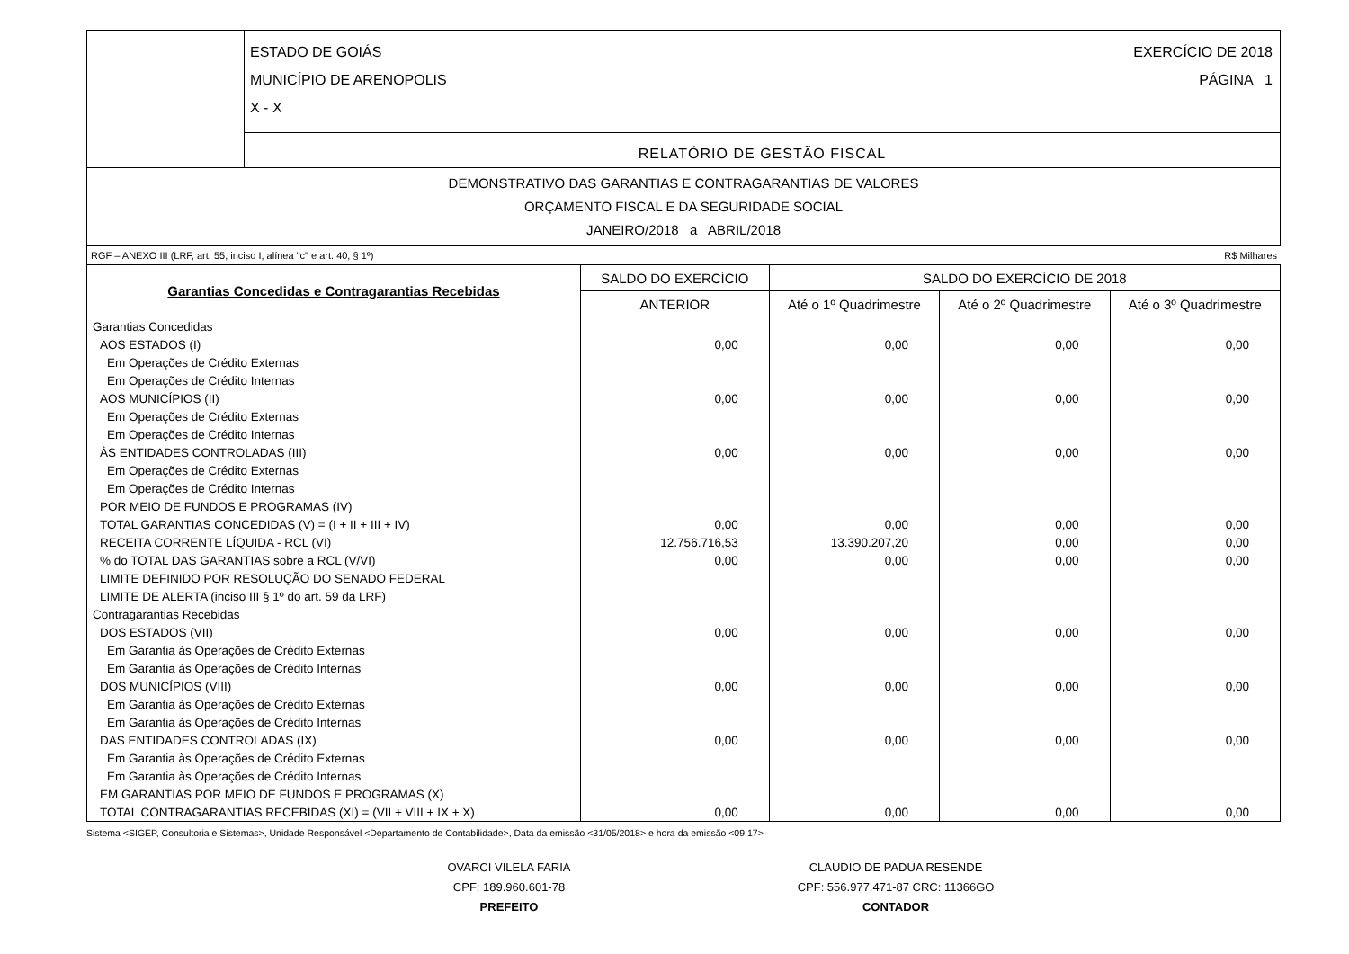ESTADO DE GOIÁS
MUNICÍPIO DE ARENOPOLIS
X - X
EXERCÍCIO DE 2018
PÁGINA 1
RELATÓRIO DE GESTÃO FISCAL
DEMONSTRATIVO DAS GARANTIAS E CONTRAGARANTIAS DE VALORES
ORÇAMENTO FISCAL E DA SEGURIDADE SOCIAL
JANEIRO/2018 a ABRIL/2018
RGF – ANEXO III (LRF, art. 55, inciso I, alínea "c" e art. 40, § 1º) R$ Milhares
| Garantias Concedidas e Contragarantias Recebidas | SALDO DO EXERCÍCIO | SALDO DO EXERCÍCIO DE 2018 | | |
| --- | --- | --- | --- | --- |
| | ANTERIOR | Até o 1º Quadrimestre | Até o 2º Quadrimestre | Até o 3º Quadrimestre |
| Garantias Concedidas | | | | |
| AOS ESTADOS (I) | 0,00 | 0,00 | 0,00 | 0,00 |
| Em Operações de Crédito Externas | | | | |
| Em Operações de Crédito Internas | | | | |
| AOS MUNICÍPIOS (II) | 0,00 | 0,00 | 0,00 | 0,00 |
| Em Operações de Crédito Externas | | | | |
| Em Operações de Crédito Internas | | | | |
| ÀS ENTIDADES CONTROLADAS (III) | 0,00 | 0,00 | 0,00 | 0,00 |
| Em Operações de Crédito Externas | | | | |
| Em Operações de Crédito Internas | | | | |
| POR MEIO DE FUNDOS E PROGRAMAS (IV) | | | | |
| TOTAL GARANTIAS CONCEDIDAS (V) = (I + II + III + IV) | 0,00 | 0,00 | 0,00 | 0,00 |
| RECEITA CORRENTE LÍQUIDA - RCL (VI) | 12.756.716,53 | 13.390.207,20 | 0,00 | 0,00 |
| % do TOTAL DAS GARANTIAS sobre a RCL (V/VI) | 0,00 | 0,00 | 0,00 | 0,00 |
| LIMITE DEFINIDO POR RESOLUÇÃO DO SENADO FEDERAL | | | | |
| LIMITE DE ALERTA (inciso III § 1º do art. 59 da LRF) | | | | |
| Contragarantias Recebidas | | | | |
| DOS ESTADOS (VII) | 0,00 | 0,00 | 0,00 | 0,00 |
| Em Garantia às Operações de Crédito Externas | | | | |
| Em Garantia às Operações de Crédito Internas | | | | |
| DOS MUNICÍPIOS (VIII) | 0,00 | 0,00 | 0,00 | 0,00 |
| Em Garantia às Operações de Crédito Externas | | | | |
| Em Garantia às Operações de Crédito Internas | | | | |
| DAS ENTIDADES CONTROLADAS (IX) | 0,00 | 0,00 | 0,00 | 0,00 |
| Em Garantia às Operações de Crédito Externas | | | | |
| Em Garantia às Operações de Crédito Internas | | | | |
| EM GARANTIAS POR MEIO DE FUNDOS E PROGRAMAS (X) | | | | |
| TOTAL CONTRAGARANTIAS RECEBIDAS (XI) = (VII + VIII + IX + X) | 0,00 | 0,00 | 0,00 | 0,00 |
Sistema <SIGEP, Consultoria e Sistemas>, Unidade Responsável <Departamento de Contabilidade>, Data da emissão <31/05/2018> e hora da emissão <09:17>
OVARCI VILELA FARIA
CPF: 189.960.601-78
PREFEITO
CLAUDIO DE PADUA RESENDE
CPF: 556.977.471-87 CRC: 11366GO
CONTADOR